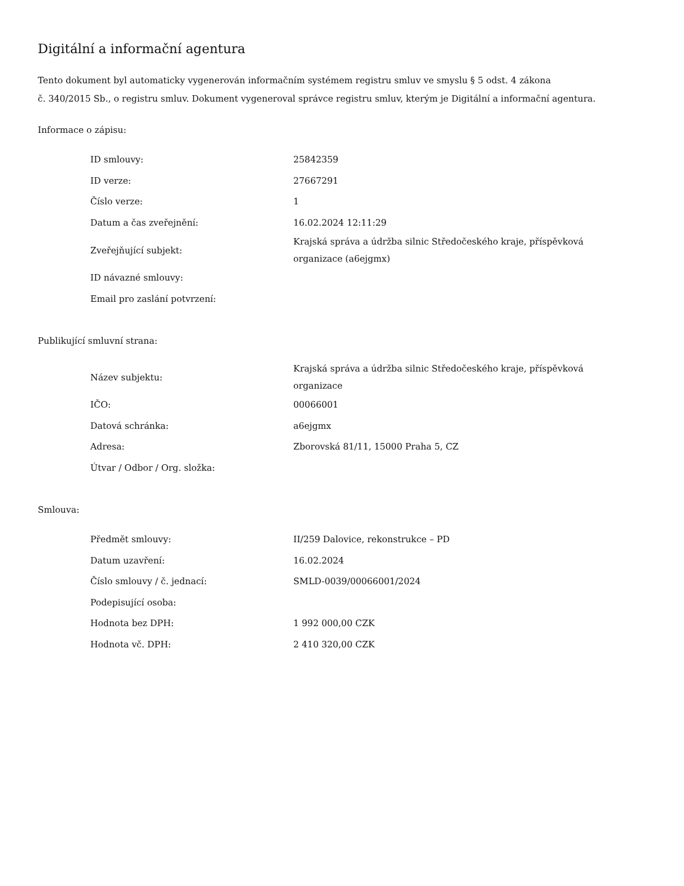Digitální a informační agentura
Tento dokument byl automaticky vygenerován informačním systémem registru smluv ve smyslu § 5 odst. 4 zákona
č. 340/2015 Sb., o registru smluv. Dokument vygeneroval správce registru smluv, kterým je Digitální a informační agentura.
Informace o zápisu:
| ID smlouvy: | 25842359 |
| ID verze: | 27667291 |
| Číslo verze: | 1 |
| Datum a čas zveřejnění: | 16.02.2024 12:11:29 |
| Zveřejňující subjekt: | Krajská správa a údržba silnic Středočeského kraje, příspěvková organizace (a6ejgmx) |
| ID návazné smlouvy: | |
| Email pro zaslání potvrzení: | |
Publikující smluvní strana:
| Název subjektu: | Krajská správa a údržba silnic Středočeského kraje, příspěvková organizace |
| IČO: | 00066001 |
| Datová schránka: | a6ejgmx |
| Adresa: | Zborovská 81/11, 15000 Praha 5, CZ |
| Útvar / Odbor / Org. složka: | |
Smlouva:
| Předmět smlouvy: | II/259 Dalovice, rekonstrukce – PD |
| Datum uzavření: | 16.02.2024 |
| Číslo smlouvy / č. jednací: | SMLD-0039/00066001/2024 |
| Podepisující osoba: | |
| Hodnota bez DPH: | 1 992 000,00 CZK |
| Hodnota vč. DPH: | 2 410 320,00 CZK |